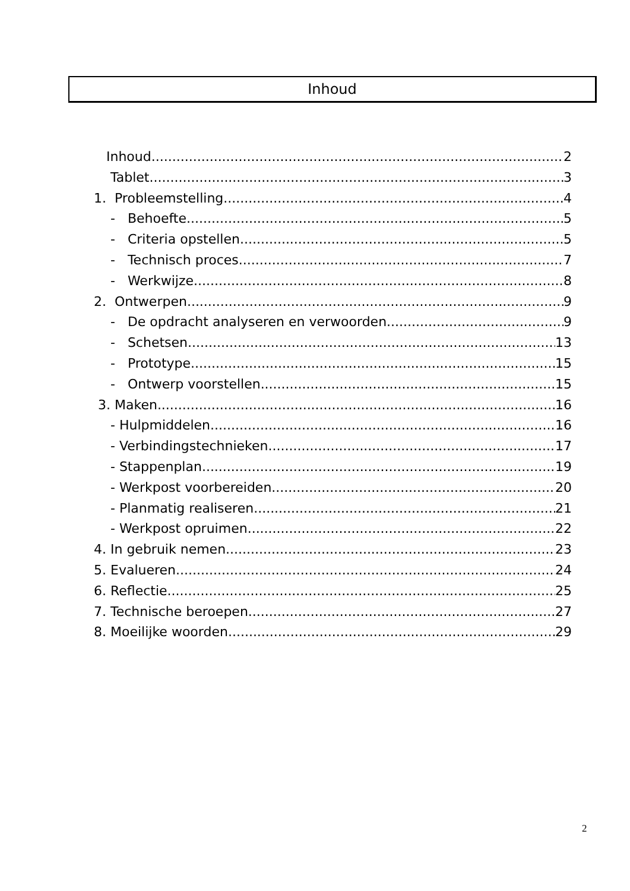Inhoud
Inhoud 2
Tablet 3
1. Probleemstelling 4
- Behoefte 5
- Criteria opstellen 5
- Technisch proces 7
- Werkwijze 8
2. Ontwerpen 9
- De opdracht analyseren en verwoorden 9
- Schetsen 13
- Prototype 15
- Ontwerp voorstellen 15
3. Maken 16
- Hulpmiddelen 16
- Verbindingstechnieken 17
- Stappenplan 19
- Werkpost voorbereiden 20
- Planmatig realiseren 21
- Werkpost opruimen 22
4. In gebruik nemen 23
5. Evalueren 24
6. Reflectie 25
7. Technische beroepen 27
8. Moeilijke woorden 29
2